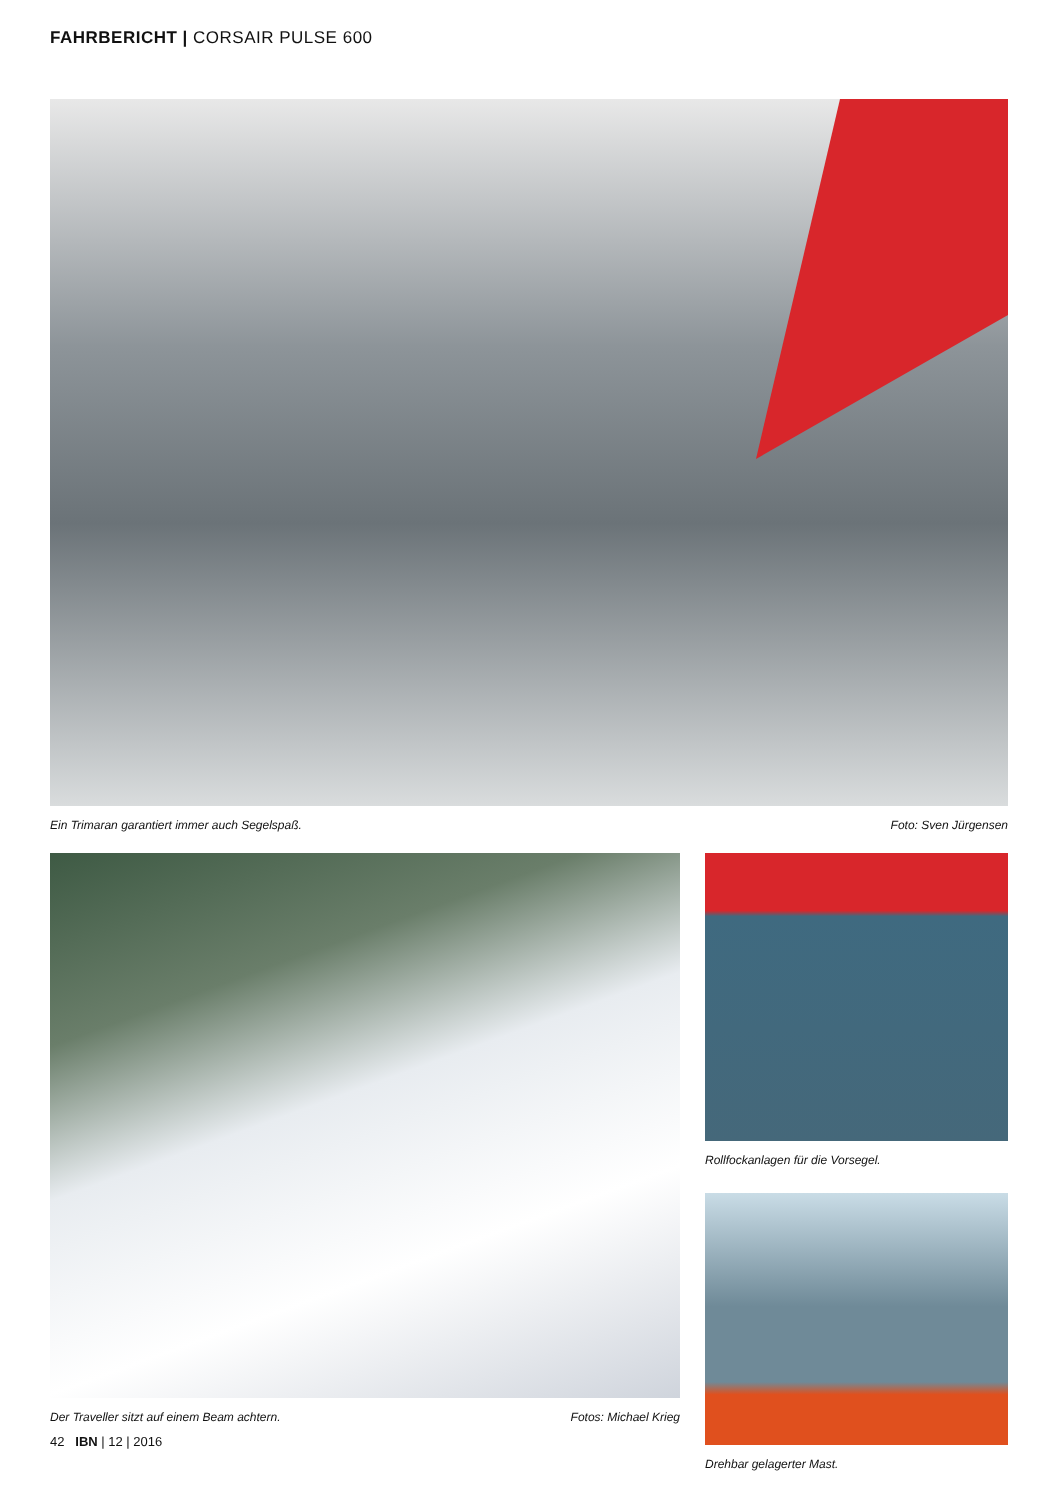FAHRBERICHT | CORSAIR PULSE 600
Ein Trimaran garantiert immer auch Segelspaß. Foto: Sven Jürgensen
Der Traveller sitzt auf einem Beam achtern. Fotos: Michael Krieg
Rollfockanlagen für die Vorsegel.
Drehbar gelagerter Mast.
42 IBN | 12 | 2016